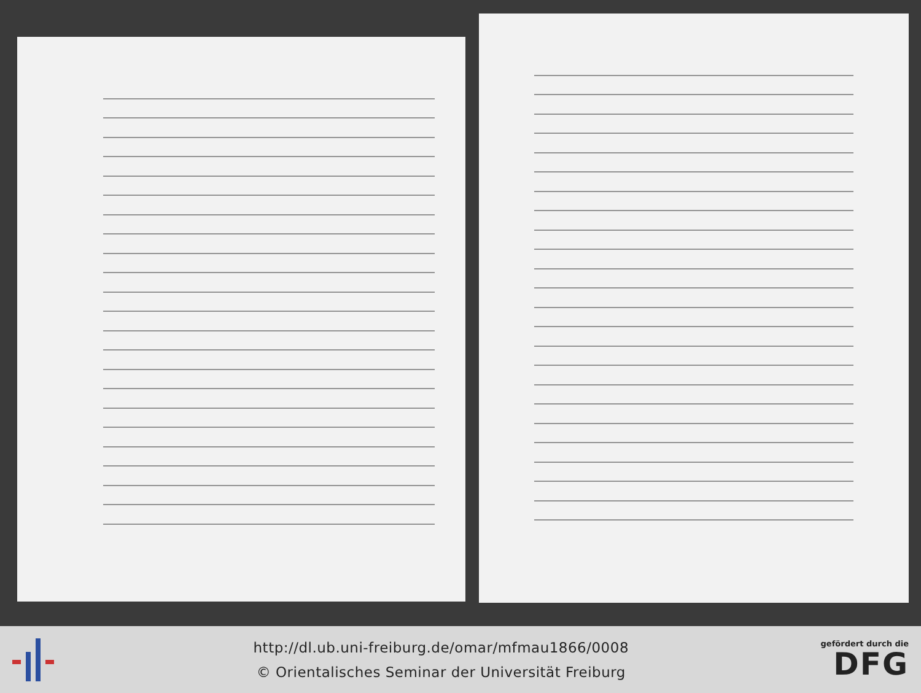http://dl.ub.uni-freiburg.de/omar/mfmau1866/0008
© Orientalisches Seminar der Universität Freiburg
gefördert durch die
DFG